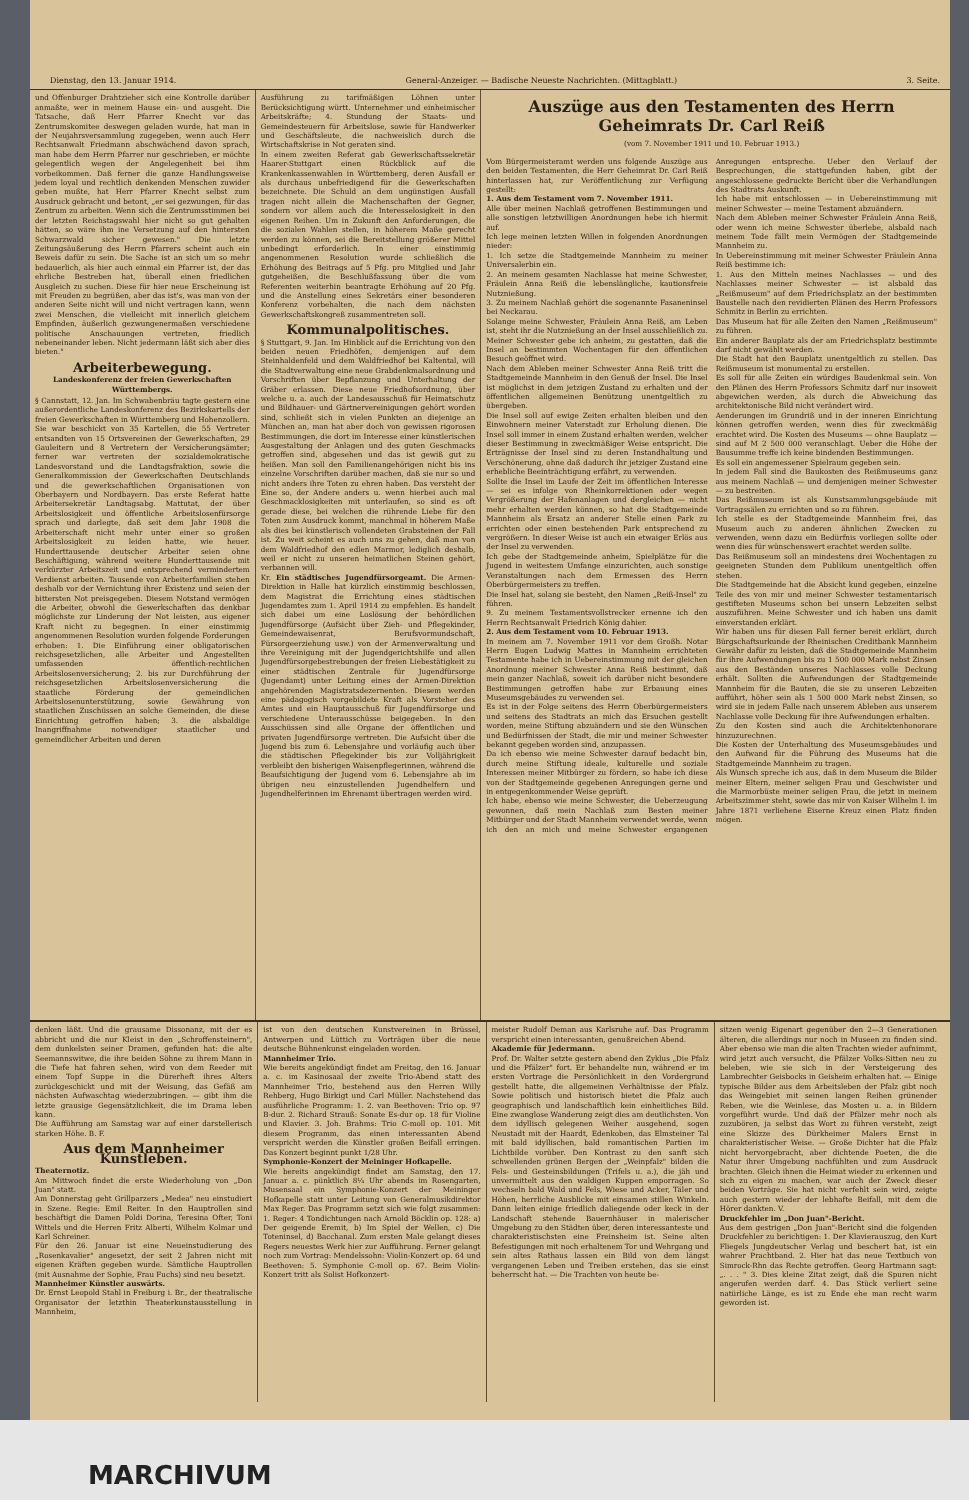Dienstag, den 13. Januar 1914. General-Anzeiger. — Badische Neueste Nachrichten. (Mittagblatt.) 3. Seite.
und Offenburger Drahtzieher sich eine Kontrolle darüber anmaßte, wer in meinem Hause ein- und ausgeht. Die Tatsache, daß Herr Pfarrer Knecht vor das Zentrumskomitee deswegen geladen wurde, hat man in der Neujahrsversammlung zugegeben, wenn auch Herr Rechtsanwalt Friedmann abschwächend davon sprach, man habe dem Herrn Pfarrer nur geschrieben, er möchte gelegentlich wegen der Angelegenheit bei ihm vorbeikommen. Daß ferner die ganze Handlungsweise jedem loyal und rechtlich denkenden Menschen zuwider geben mußte, hat Herr Pfarrer Knecht selbst zum Ausdruck gebracht und betont, „er sei gezwungen, für das Zentrum zu arbeiten. Wenn sich die Zentrumsstimmen bei der letzten Reichstagswahl hier nicht so gut gehalten hätten, so wäre ihm ine Versetzung auf den hintersten Schwarzwald sicher gewesen." Die letzte Zeitungsäußerung des Herrn Pfarrers scheint auch ein Beweis dafür zu sein. Die Sache ist an sich um so mehr bedauerlich, als hier auch einmal ein Pfarrer ist, der das ehrliche Bestreben hat, überall einen friedlichen Ausgleich zu suchen. Diese für hier neue Erscheinung ist mit Freuden zu begrüßen, aber das ist's, was man von der anderen Seite nicht will und nicht vertragen kann, wenn zwei Menschen, die vielleicht mit innerlich gleichem Empfinden, äußerlich gezwungenermaßen verschiedene politische Anschauungen vertreten, friedlich nebeneinander leben. Nicht jedermann läßt sich aber dies bieten."
Arbeiterbewegung.
Landeskonferenz der freien Gewerkschaften Württembergs.
§ Cannstatt, 12. Jan. Im Schwabenbräu tagte gestern eine außerordentliche Landeskonferenz des Bezirkskartells der freien Gewerkschaften in Württemberg und Hohenzollern. Sie war beschickt von 35 Kartellen, die 55 Vertreter entsandten von 15 Ortsvereinen der Gewerkschaften, 29 Gauleitern und 8 Vertretern der Versicherungsämter; ferner war vertreten der sozialdemokratische Landesvorstand und die Landtagsfraktion, sowie die Generalkommission der Gewerkschaften Deutschlands und die gewerkschaftlichen Organisationen von Oberbayern und Nordbayern. Das erste Referat hatte Arbeitersekretär Landtagsabg. Mattutat, der über Arbeitslosigkeit und öffentliche Arbeitslosenfürsorge sprach und darlegte, daß seit dem Jahr 1908 die Arbeiterschaft nicht mehr unter einer so großen Arbeitslosigkeit zu leiden hatte, wie heuer. Hunderttausende deutscher Arbeiter seien ohne Beschäftigung, während weitere Hunderttausende mit verkürzter Arbeitszeit und entsprechend vermindertem Verdienst arbeiten. Tausende von Arbeiterfamilien stehen deshalb vor der Vernichtung ihrer Existenz und seien der bittersten Not preisgegeben. Diesem Notstand vermögen die Arbeiter, obwohl die Gewerkschaften das denkbar möglichste zur Linderung der Not leisten, aus eigener Kraft nicht zu begegnen. In einer einstimmig angenommenen Resolution wurden folgende Forderungen erhoben: 1. Die Einführung einer obligatorischen reichsgesetzlichen, alle Arbeiter und Angestellten umfassenden öffentlich-rechtlichen Arbeitslosenversicherung; 2. bis zur Durchführung der reichsgesetzlichen Arbeitslosenversicherung die staatliche Förderung der gemeindlichen Arbeitslosenunterstützung, sowie Gewährung von staatlichen Zuschüssen an solche Gemeinden, die diese Einrichtung getroffen haben; 3. die alsbaldige Inangriffnahme notwendiger staatlicher und gemeindlicher Arbeiten und deren
Ausführung zu tarifmäßigen Löhnen unter Berücksichtigung württ. Unternehmer und einheimischer Arbeitskräfte; 4. Stundung der Staats- und Gemeindesteuern für Arbeitslose, sowie für Handwerker und Geschäftsleute, die nachweislich durch die Wirtschaftskrise in Not geraten sind.
In einem zweiten Referat gab Gewerkschaftssekretär Haarer-Stuttgart einen Rückblick auf die Krankenkassenwahlen in Württemberg, deren Ausfall er als durchaus unbefriedigend für die Gewerkschaften bezeichnete. Die Schuld an dem ungünstigen Ausfall tragen nicht allein die Machenschaften der Gegner, sondern vor allem auch die Interesselosigkeit in den eigenen Reihen. Um in Zukunft den Anforderungen, die die sozialen Wahlen stellen, in höherem Maße gerecht werden zu können, sei die Bereitstellung größerer Mittel unbedingt erforderlich. In einer einstimmig angenommenen Resolution wurde schließlich die Erhöhung des Beitrags auf 5 Pfg. pro Mitglied und Jahr gutgeheißen, die Beschlußfassung über die vom Referenten weiterhin beantragte Erhöhung auf 20 Pfg. und die Anstellung eines Sekretärs einer besonderen Konferenz vorbehalten, die nach dem nächsten Gewerkschaftskongreß zusammentreten soll.
Kommunalpolitisches.
§ Stuttgart, 9. Jan. Im Hinblick auf die Errichtung von den beiden neuen Friedhöfen, demjenigen auf dem Steinhaldenfeld und dem Waldfriedhof bei Kaltental, will die Stadtverwaltung eine neue Grabdenkmalsordnung und Vorschriften über Bepflanzung und Unterhaltung der Gräber erlassen. Diese neue Friedhofsordnung, über welche u. a. auch der Landesausschuß für Heimatschutz und Bildhauer- und Gärtnervereinigungen gehört worden sind, schließt sich in vielen Punkten an diejenige an München an, man hat aber doch von gewissen rigorosen Bestimmungen, die dort im Interesse einer künstlerischen Ausgestaltung der Anlagen und des guten Geschmacks getroffen sind, abgesehen und das ist gewiß gut zu heißen. Man soll den Familienangehörigen nicht bis ins einzelne Vorschriften darüber machen, daß sie nur so und nicht anders ihre Toten zu ehren haben. Das versteht der Eine so, der Andere anders u. wenn hierbei auch mal Geschmacklosigkeiten mit unterlaufen, so sind es oft gerade diese, bei welchen die rührende Liebe für den Toten zum Ausdruck kommt, manchmal in höherem Maße als dies bei künstlerisch vollendeten Grabsteinen der Fall ist. Zu weit scheint es auch uns zu gehen, daß man von dem Waldfriedhof den edlen Marmor, lediglich deshalb, weil er nicht zu unseren heimatlichen Steinen gehört, verbannen will.
Kr. Ein städtisches Jugendfürsorgeamt. Die Armen-Direktion in Halle hat kürzlich einstimmig beschlossen, dem Magistrat die Errichtung eines städtischen Jugendamtes zum 1. April 1914 zu empfehlen. Es handelt sich dabei um eine Loslösung der behördlichen Jugendfürsorge (Aufsicht über Zieh- und Pflegekinder, Gemeindewaisenrat, Berufsvormundschaft, Fürsorgeerziehung usw.) von der Armenverwaltung und ihre Vereinigung mit der Jugendgerichtshilfe und allen Jugendfürsorgebestrebungen der freien Liebestätigkeit zu einer städtischen Zentrale für Jugendfürsorge (Jugendamt) unter Leitung eines der Armen-Direktion angehörenden Magistratsdezernenten. Diesem werden eine pädagogisch vorgebildete Kraft als Vorsteher des Amtes und ein Hauptausschuß für Jugendfürsorge und verschiedene Unterausschüsse beigegeben. In den Ausschüssen sind alle Organe der öffentlichen und privaten Jugendfürsorge vertreten. Die Aufsicht über die Jugend bis zum 6. Lebensjahre und vorläufig auch über die städtischen Pflegekinder bis zur Volljährigkeit verbleibt den bisherigen Waisenpflegerinnen, während die Beaufsichtigung der Jugend vom 6. Lebensjahre ab im übrigen neu einzustellenden Jugendhelfern und Jugendhelferinnen im Ehrenamt übertragen werden wird.
Auszüge aus den Testamenten des Herrn Geheimrats Dr. Carl Reiß
(vom 7. November 1911 und 10. Februar 1913.)
Vom Bürgermeisteramt werden uns folgende Auszüge aus den beiden Testamenten, die Herr Geheimrat Dr. Carl Reiß hinterlassen hat, zur Veröffentlichung zur Verfügung gestellt:
1. Aus dem Testament vom 7. November 1911.
Alle über meinen Nachlaß getroffenen Bestimmungen und alle sonstigen letztwilligen Anordnungen hebe ich hiermit auf.
Ich lege meinen letzten Willen in folgenden Anordnungen nieder:
1. Ich setze die Stadtgemeinde Mannheim zu meiner Universalerbin ein.
2. An meinem gesamten Nachlasse hat meine Schwester, Fräulein Anna Reiß die lebenslängliche, kautionsfreie Nutznießung.
3. Zu meinem Nachlaß gehört die sogenannte Fasaneninsel bei Neckarau.
Solange meine Schwester, Fräulein Anna Reiß, am Leben ist, steht ihr die Nutznießung an der Insel ausschließlich zu. Meiner Schwester gebe ich anheim, zu gestatten, daß die Insel an bestimmten Wochentagen für den öffentlichen Besuch geöffnet wird.
Nach dem Ableben meiner Schwester Anna Reiß tritt die Stadtgemeinde Mannheim in den Genuß der Insel. Die Insel ist möglichst in dem jetzigen Zustand zu erhalten und der öffentlichen allgemeinen Benützung unentgeltlich zu übergeben.
Die Insel soll auf ewige Zeiten erhalten bleiben und den Einwohnern meiner Vaterstadt zur Erholung dienen. Die Insel soll immer in einem Zustand erhalten werden, welcher dieser Bestimmung in zweckmäßiger Weise entspricht. Die Erträgnisse der Insel sind zu deren Instandhaltung und Verschönerung, ohne daß dadurch ihr jetziger Zustand eine erhebliche Beeinträchtigung erfährt, zu verwenden.
Sollte die Insel im Laufe der Zeit im öffentlichen Interesse — sei es infolge von Rheinkorrektionen oder wegen Vergrößerung der Hafenanlagen und dergleichen — nicht mehr erhalten werden können, so hat die Stadtgemeinde Mannheim als Ersatz an anderer Stelle einen Park zu errichten oder einen bestehenden Park entsprechend zu vergrößern. In dieser Weise ist auch ein etwaiger Erlös aus der Insel zu verwenden.
Ich gebe der Stadtgemeinde anheim, Spielplätze für die Jugend in weitestem Umfange einzurichten, auch sonstige Veranstaltungen nach dem Ermessen des Herrn Oberbürgermeisters zu treffen.
Die Insel hat, solang sie besteht, den Namen „Reiß-Insel" zu führen.
9. Zu meinem Testamentsvollstrecker ernenne ich den Herrn Rechtsanwalt Friedrich König dahier.
2. Aus dem Testament vom 10. Februar 1913.
In meinem am 7. November 1911 vor dem Großh. Notar Herrn Eugen Ludwig Mattes in Mannheim errichteten Testamente habe ich in Uebereinstimmung mit der gleichen Anordnung meiner Schwester Anna Reiß bestimmt, daß mein ganzer Nachlaß, soweit ich darüber nicht besondere Bestimmungen getroffen habe zur Erbauung eines Museumsgebäudes zu verwenden sei.
Es ist in der Folge seitens des Herrn Oberbürgermeisters und seitens des Stadtrats an mich das Ersuchen gestellt worden, meine Stiftung abzuändern und sie den Wünschen und Bedürfnissen der Stadt, die mir und meiner Schwester bekannt gegeben worden sind, anzupassen.
Da ich ebenso wie meine Schwester darauf bedacht bin, durch meine Stiftung ideale, kulturelle und soziale Interessen meiner Mitbürger zu fördern, so habe ich diese von der Stadtgemeinde gegebenen Anregungen gerne und in entgegenkommender Weise geprüft.
Ich habe, ebenso wie meine Schwester, die Ueberzeugung gewonnen, daß mein Nachlaß zum Besten meiner Mitbürger und der Stadt Mannheim verwendet werde, wenn ich den an mich und meine Schwester ergangenen Anregungen entspreche. Ueber den Verlauf der Besprechungen, die stattgefunden haben, gibt der angeschlossene gedruckte Bericht über die Verhandlungen des Stadtrats Auskunft.
Ich habe mit entschlossen — in Uebereinstimmung mit meiner Schwester — meine Testament abzuändern.
Nach dem Ableben meiner Schwester Fräulein Anna Reiß, oder wenn ich meine Schwester überlebe, alsbald nach meinem Tode fällt mein Vermögen der Stadtgemeinde Mannheim zu.
In Uebereinstimmung mit meiner Schwester Fräulein Anna Reiß bestimme ich:
1. Aus den Mitteln meines Nachlasses — und des Nachlasses meiner Schwester — ist alsbald das „Reißmuseum" auf dem Friedrichsplatz an der bestimmten Baustelle nach den revidierten Plänen des Herrn Professors Schmitz in Berlin zu errichten.
Das Museum hat für alle Zeiten den Namen „Reißmuseum" zu führen.
Ein anderer Bauplatz als der am Friedrichsplatz bestimmte darf nicht gewählt werden.
Die Stadt hat den Bauplatz unentgeltlich zu stellen. Das Reißmuseum ist monumental zu erstellen.
Es soll für alle Zeiten ein würdiges Baudenkmal sein. Von den Plänen des Herrn Professors Schmitz darf nur insoweit abgewichen werden, als durch die Abweichung das architektonische Bild nicht verändert wird.
Aenderungen im Grundriß und in der inneren Einrichtung können getroffen werden, wenn dies für zweckmäßig erachtet wird. Die Kosten des Museums — ohne Bauplatz — sind auf M 2 500 000 veranschlagt. Ueber die Höhe der Bausumme treffe ich keine bindenden Bestimmungen.
Es soll ein angemessener Spielraum gegeben sein.
In jedem Fall sind die Baukosten des Reißmuseums ganz aus meinem Nachlaß — und demjenigen meiner Schwester — zu bestreiten.
Das Reißmuseum ist als Kunstsammlungsgebäude mit Vortragssälen zu errichten und so zu führen.
Ich stelle es der Stadtgemeinde Mannheim frei, das Museum auch zu anderen ähnlichen Zwecken zu verwenden, wenn dazu ein Bedürfnis vorliegen sollte oder wenn dies für wünschenswert erachtet werden sollte.
Das Reißmuseum soll an mindestens drei Wochentagen zu geeigneten Stunden dem Publikum unentgeltlich offen stehen.
Die Stadtgemeinde hat die Absicht kund gegeben, einzelne Teile des von mir und meiner Schwester testamentarisch gestifteten Museums schon bei unsern Lebzeiten selbst auszuführen. Meine Schwester und ich haben uns damit einverstanden erklärt.
Wir haben uns für diesen Fall ferner bereit erklärt, durch Bürgschaftsurkunde der Rheinischen Creditbank Mannheim Gewähr dafür zu leisten, daß die Stadtgemeinde Mannheim für ihre Aufwendungen bis zu 1 500 000 Mark nebst Zinsen aus den Beständen unseres Nachlasses volle Deckung erhält. Sollten die Aufwendungen der Stadtgemeinde Mannheim für die Bauten, die sie zu unseren Lebzeiten aufführt, höher sein als 1 500 000 Mark nebst Zinsen, so wird sie in jedem Falle nach unserem Ableben aus unserem Nachlasse volle Deckung für ihre Aufwendungen erhalten.
Zu den Kosten sind auch die Architektenhonorare hinzuzurechnen.
Die Kosten der Unterhaltung des Museumsgebäudes und den Aufwand für die Führung des Museums hat die Stadtgemeinde Mannheim zu tragen.
Als Wunsch spreche ich aus, daß in dem Museum die Bilder meiner Eltern, meiner seligen Frau und Geschwister und die Marmorbüste meiner seligen Frau, die jetzt in meinem Arbeitszimmer steht, sowie das mir von Kaiser Wilhelm I. im Jahre 1871 verliehene Eiserne Kreuz einen Platz finden mögen.
denken läßt. Und die grausame Dissonanz, mit der es abbricht und die nur Kleist in den „Schroffensteinern", dem dunkelsten seiner Dramen, gefunden hat: die alte Seemannswitwe, die ihre beiden Söhne zu ihrem Mann in die Tiefe hat fahren sehen, wird von dem Reeder mit einem Topf Suppe in die Dürerheft ihres Alters zurückgeschickt und mit der Weisung, das Gefäß am nächsten Aufwaschtag wiederzubringen. — gibt ihm die letzte grausige Gegensätzlichkeit, die im Drama leben kann.
Die Aufführung am Samstag war auf einer darstellerisch starken Höhe. B. F.
Aus dem Mannheimer Kunstleben.
Theaternotiz.
Am Mittwoch findet die erste Wiederholung von „Don Juan" statt.
Am Donnerstag geht Grillparzers „Medea" neu einstudiert in Szene. Regie: Emil Reiter. In den Hauptrollen sind beschäftigt die Damen Poldi Dorina, Teresina Ofter, Toni Wittels und die Herren Fritz Alberti, Wilhelm Kolmar und Karl Schreiner.
Für den 26. Januar ist eine Neueinstudierung des „Rosenkavalier" angesetzt, der seit 2 Jahren nicht mit eigenen Kräften gegeben wurde. Sämtliche Hauptrollen (mit Ausnahme der Sophie, Frau Fuchs) sind neu besetzt.
Mannheimer Künstler auswärts.
Dr. Ernst Leopold Stahl in Freiburg i. Br., der theatralische Organisator der letzthin Theaterkunstausstellung in Mannheim,
ist von den deutschen Kunstvereinen in Brüssel, Antwerpen und Lüttich zu Vorträgen über die neue deutsche Bühnenkunst eingeladen worden.
Mannheimer Trio.
Wie bereits angekündigt findet am Freitag, den 16. Januar a. c. im Kasinosaal der zweite Trio-Abend statt des Mannheimer Trio, bestehend aus den Herren Willy Rehberg, Hugo Birkigt und Carl Müller. Nachstehend das ausführliche Programm: 1. 2. van Beethoven: Trio op. 97 B-dur. 2. Richard Strauß: Sonate Es-dur op. 18 für Violine und Klavier. 3. Joh. Brahms: Trio C-moll op. 101. Mit diesem Programm, das einen interessanten Abend verspricht werden die Künstler großen Beifall erringen. Das Konzert beginnt punkt 1/28 Uhr.
Symphonie-Konzert der Meininger Hofkapelle.
Wie bereits angekündigt findet am Samstag, den 17. Januar a. c. pünktlich 8¼ Uhr abends im Rosengarten, Musensaal ein Symphonie-Konzert der Meininger Hofkapelle statt unter Leitung von Generalmusikdirektor Max Reger. Das Programm setzt sich wie folgt zusammen: 1. Reger: 4 Tondichtungen nach Arnold Böcklin op. 128: a) Der geigende Eremit, b) Im Spiel der Wellen, c) Die Toteninsel, d) Bacchanal. Zum ersten Male gelangt dieses Regers neuestes Werk hier zur Aufführung. Ferner gelangt noch zum Vortrag: Mendelssohn: Violin-Konzert op. 64 und Beethoven: 5. Symphonie C-moll op. 67. Beim Violin-Konzert tritt als Solist Hofkonzert-
meister Rudolf Deman aus Karlsruhe auf. Das Programm verspricht einen interessanten, genußreichen Abend.
Akademie für Jedermann.
Prof. Dr. Walter setzte gestern abend den Zyklus „Die Pfalz und die Pfälzer" fort. Er behandelte nun, während er im ersten Vortrage die Persönlichkeit in den Vordergrund gestellt hatte, die allgemeinen Verhältnisse der Pfalz. Sowie politisch und historisch bietet die Pfalz auch geographisch und landschaftlich kein einheitliches Bild. Eine zwanglose Wanderung zeigt dies am deutlichsten. Von dem idyllisch gelegenen Weiher ausgehend, sogen Neustadt mit der Haardt, Edenkoben, das Elmsteiner Tal mit bald idyllischen, bald romantischen Partien im Lichtbilde vorüber. Den Kontrast zu den sanft sich schwellenden grünen Bergen der „Weinpfalz" bilden die Fels- und Gesteinsbildungen (Trifels u. a.), die jäh und unvermittelt aus den waldigen Kuppen emporragen. So wechseln bald Wald und Fels, Wiese und Acker, Täler und Höhen, herrliche Ausblicke mit einsamen stillen Winkeln. Dann leiten einige friedlich daliegende oder keck in der Landschaft stehende Bauernhäuser in malerischer Umgebung zu den Städten über, deren interessanteste und charakteristischsten eine Freinsheim ist. Seine alten Befestigungen mit noch erhaltenem Tor und Wehrgang und sein altes Rathaus lassen ein Bild von dem längst vergangenen Leben und Treiben erstehen, das sie einst beherrscht hat. — Die Trachten von heute be-
sitzen wenig Eigenart gegenüber den 2—3 Generationen älteren, die allerdings nur noch in Museen zu finden sind. Aber ebenso wie man die alten Trachten wieder aufnimmt, wird jetzt auch versucht, die Pfälzer Volks-Sitten neu zu beleben, wie sie sich in der Versteigerung des Lambrechter Geisbocks in Geisheim erhalten hat. — Einige typische Bilder aus dem Arbeitsleben der Pfalz gibt noch das Weingebiet mit seinen langen Reihen grünender Reben, wie die Weinlese, das Mosten u. a. in Bildern vorgeführt wurde. Und daß der Pfälzer mehr noch als zuzubören, ja selbst das Wort zu führen versteht, zeigt eine Skizze des Dürkheimer Malers Ernst in charakteristischer Weise. — Große Dichter hat die Pfalz nicht hervorgebracht, aber dichtende Poeten, die die Natur ihrer Umgebung nachfühlten und zum Ausdruck brachten. Gleich ihnen die Heimat wieder zu erkennen und sich zu eigen zu machen, war auch der Zweck dieser beiden Vorträge. Sie hat nicht verfehlt sein wird, zeigte auch gestern wieder der lebhafte Beifall, mit dem die Hörer dankten. V.
Druckfehler im „Don Juan"-Bericht.
Aus dem gestrigen „Don Juan"-Bericht sind die folgenden Druckfehler zu berichtigen: 1. Der Klavierauszug, den Kurt Fliegels Jungdeutscher Verlag und beschert hat, ist ein wahrer Prachtband. 2. Hier hat das neue Textbuch von Simrock-Rhn das Rechte getroffen. Georg Hartmann sagt: „. . . " 3. Dies kleine Zitat zeigt, daß die Spuren nicht angerufen werden darf. 4. Das Stück verliert seine natürliche Länge, es ist zu Ende ehe man recht warm geworden ist.
MARCHIVUM